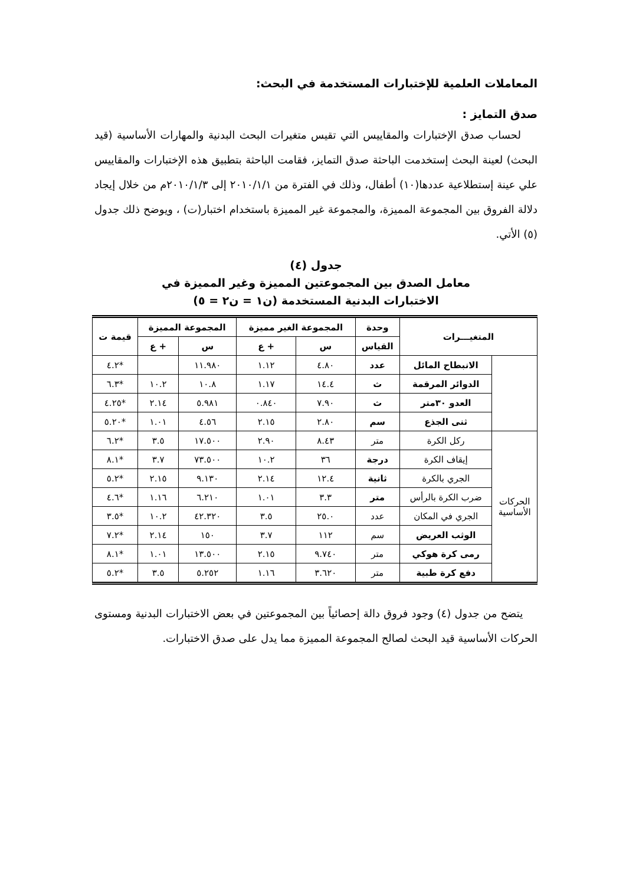المعاملات العلمية للإختبارات المستخدمة في البحث:
صدق التمايز :
لحساب صدق الإختبارات والمقاييس التي تقيس متغيرات البحث البدنية والمهارات الأساسية (قيد البحث) لعينة البحث إستخدمت الباحثة صدق التمايز، فقامت الباحثة بتطبيق هذه الإختبارات والمقاييس علي عينة إستطلاعية عددها(١٠) أطفال، وذلك في الفترة من ٢٠١٠/١/١ إلى ٢٠١٠/١/٣م من خلال إيجاد دلالة الفروق بين المجموعة المميزة، والمجموعة غير المميزة باستخدام اختبار(ت) ، ويوضح ذلك جدول (٥) الأتي.
جدول (٤)
معامل الصدق بين المجموعتين المميزة وغير المميزة في
الاختبارات البدنية المستخدمة (ن١ = ن٢ = ٥)
| المتغيـــرات | | وحدة | المجموعة الغير مميزة | | المجموعة المميزة | | قيمة ت |
| --- | --- | --- | --- | --- | --- | --- | --- |
| | | القياس | س | + ع | س | + ع | |
| | الانبطاح المائل | عدد | ٤.٨٠ | ١.١٢ | ١١.٩٨٠ | | *٤.٢ |
| | الدوائر المرقمة | ث | ١٤.٤ | ١.١٧ | ١٠.٨ | ١٠.٢ | *٦.٣ |
| | العدو ٣٠متر | ث | ٧.٩٠ | ٠.٨٤٠ | ٥.٩٨١ | ٢.١٤ | *٤.٢٥ |
| | ثنى الجذع | سم | ٢.٨٠ | ٢.١٥ | ٤.٥٦ | ١.٠١ | *٥.٢٠ |
| الحركات الأساسية | ركل الكرة | متر | ٨.٤٣ | ٢.٩٠ | ١٧.٥٠٠ | ٣.٥ | *٦.٢ |
| | إيقاف الكرة | درجة | ٣٦ | ١٠.٢ | ٧٣.٥٠٠ | ٣.٧ | *٨.١ |
| | الجري بالكرة | ثانية | ١٢.٤ | ٢.١٤ | ٩.١٣٠ | ٢.١٥ | *٥.٢ |
| | ضرب الكرة بالرأس | متر | ٣.٣ | ١.٠١ | ٦.٢١٠ | ١.١٦ | *٤.٦ |
| | الجري في المكان | عدد | ٢٥.٠ | ٣.٥ | ٤٢.٣٢٠ | ١٠.٢ | *٣.٥ |
| | الوثب العريض | سم | ١١٢ | ٣.٧ | ١٥٠ | ٢.١٤ | *٧.٢ |
| | رمى كرة هوكي | متر | ٩.٧٤٠ | ٢.١٥ | ١٣.٥٠٠ | ١.٠١ | *٨.١ |
| | دفع كرة طبية | متر | ٣.٦٢٠ | ١.١٦ | ٥.٢٥٢ | ٣.٥ | *٥.٢ |
يتضح من جدول (٤) وجود فروق دالة إحصائياً بين المجموعتين في بعض الاختبارات البدنية ومستوى الحركات الأساسية قيد البحث لصالح المجموعة المميزة مما يدل على صدق الاختبارات.